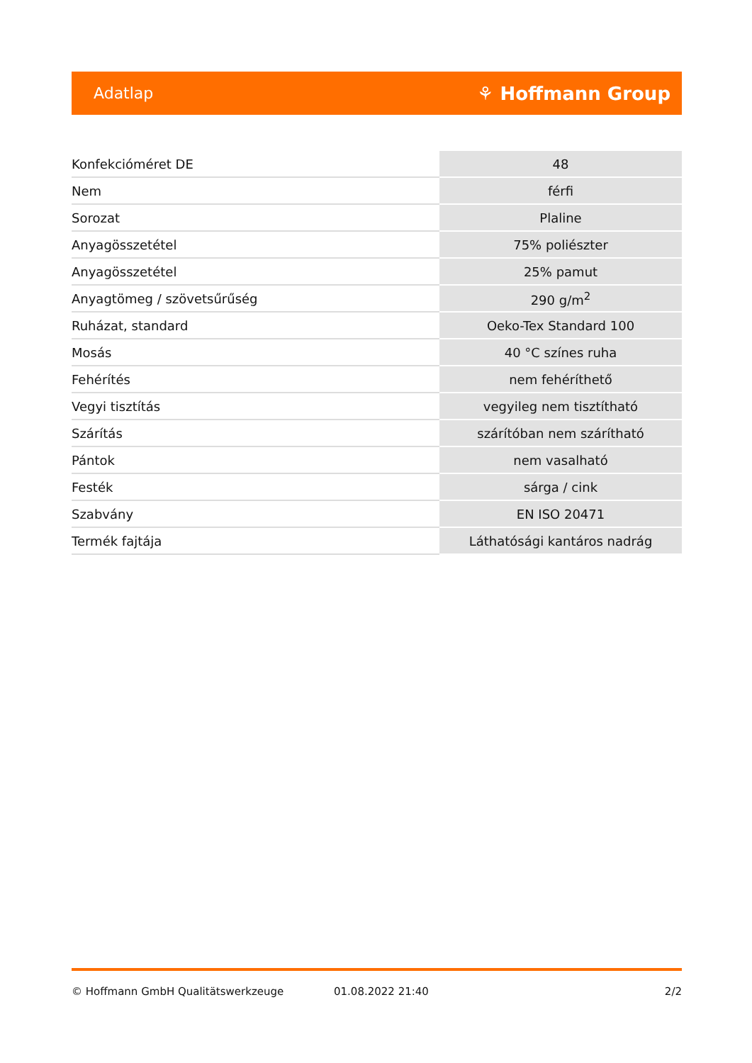Adatlap ⚘ Hoffmann Group
| Konfekcióméret DE | 48 |
| Nem | férfi |
| Sorozat | Plaline |
| Anyagösszetétel | 75% poliészter |
| Anyagösszetétel | 25% pamut |
| Anyagtömeg / szövetsűrűség | 290 g/m<sup>2</sup> |
| Ruházat, standard | Oeko-Tex Standard 100 |
| Mosás | 40 °C színes ruha |
| Fehérítés | nem fehéríthető |
| Vegyi tisztítás | vegyileg nem tisztítható |
| Szárítás | szárítóban nem szárítható |
| Pántok | nem vasalható |
| Festék | sárga / cink |
| Szabvány | EN ISO 20471 |
| Termék fajtája | Láthatósági kantáros nadrág |
© Hoffmann GmbH Qualitätswerkzeuge 01.08.2022 21:40 2/2